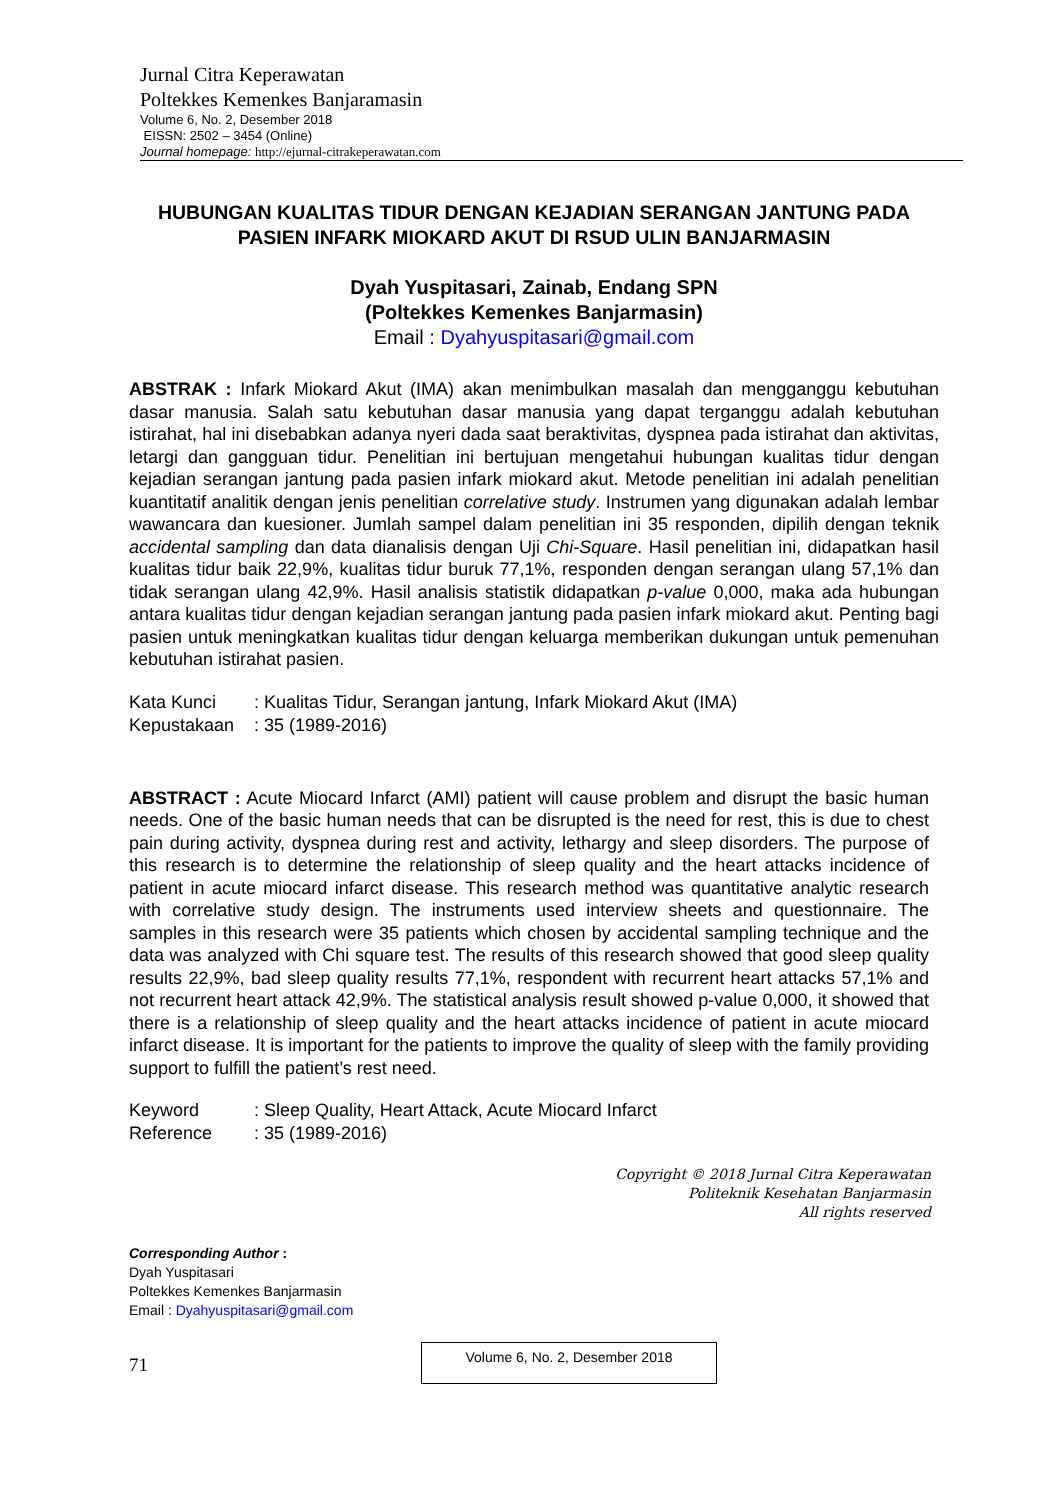Jurnal Citra Keperawatan
Poltekkes Kemenkes Banjaramasin
Volume 6, No. 2, Desember 2018
EISSN: 2502 – 3454 (Online)
Journal homepage: http://ejurnal-citrakeperawatan.com
HUBUNGAN KUALITAS TIDUR DENGAN KEJADIAN SERANGAN JANTUNG PADA PASIEN INFARK MIOKARD AKUT DI RSUD ULIN BANJARMASIN
Dyah Yuspitasari, Zainab, Endang SPN
(Poltekkes Kemenkes Banjarmasin)
Email : Dyahyuspitasari@gmail.com
ABSTRAK : Infark Miokard Akut (IMA) akan menimbulkan masalah dan mengganggu kebutuhan dasar manusia. Salah satu kebutuhan dasar manusia yang dapat terganggu adalah kebutuhan istirahat, hal ini disebabkan adanya nyeri dada saat beraktivitas, dyspnea pada istirahat dan aktivitas, letargi dan gangguan tidur. Penelitian ini bertujuan mengetahui hubungan kualitas tidur dengan kejadian serangan jantung pada pasien infark miokard akut. Metode penelitian ini adalah penelitian kuantitatif analitik dengan jenis penelitian correlative study. Instrumen yang digunakan adalah lembar wawancara dan kuesioner. Jumlah sampel dalam penelitian ini 35 responden, dipilih dengan teknik accidental sampling dan data dianalisis dengan Uji Chi-Square. Hasil penelitian ini, didapatkan hasil kualitas tidur baik 22,9%, kualitas tidur buruk 77,1%, responden dengan serangan ulang 57,1% dan tidak serangan ulang 42,9%. Hasil analisis statistik didapatkan p-value 0,000, maka ada hubungan antara kualitas tidur dengan kejadian serangan jantung pada pasien infark miokard akut. Penting bagi pasien untuk meningkatkan kualitas tidur dengan keluarga memberikan dukungan untuk pemenuhan kebutuhan istirahat pasien.
| Kata Kunci | : Kualitas Tidur, Serangan jantung, Infark Miokard Akut (IMA) |
| Kepustakaan | : 35 (1989-2016) |
ABSTRACT : Acute Miocard Infarct (AMI) patient will cause problem and disrupt the basic human needs. One of the basic human needs that can be disrupted is the need for rest, this is due to chest pain during activity, dyspnea during rest and activity, lethargy and sleep disorders. The purpose of this research is to determine the relationship of sleep quality and the heart attacks incidence of patient in acute miocard infarct disease. This research method was quantitative analytic research with correlative study design. The instruments used interview sheets and questionnaire. The samples in this research were 35 patients which chosen by accidental sampling technique and the data was analyzed with Chi square test. The results of this research showed that good sleep quality results 22,9%, bad sleep quality results 77,1%, respondent with recurrent heart attacks 57,1% and not recurrent heart attack 42,9%. The statistical analysis result showed p-value 0,000, it showed that there is a relationship of sleep quality and the heart attacks incidence of patient in acute miocard infarct disease. It is important for the patients to improve the quality of sleep with the family providing support to fulfill the patient’s rest need.
| Keyword | : Sleep Quality, Heart Attack, Acute Miocard Infarct |
| Reference | : 35 (1989-2016) |
Copyright © 2018 Jurnal Citra Keperawatan
Politeknik Kesehatan Banjarmasin
All rights reserved
Corresponding Author :
Dyah Yuspitasari
Poltekkes Kemenkes Banjarmasin
Email : Dyahyuspitasari@gmail.com
71
Volume 6, No. 2, Desember 2018